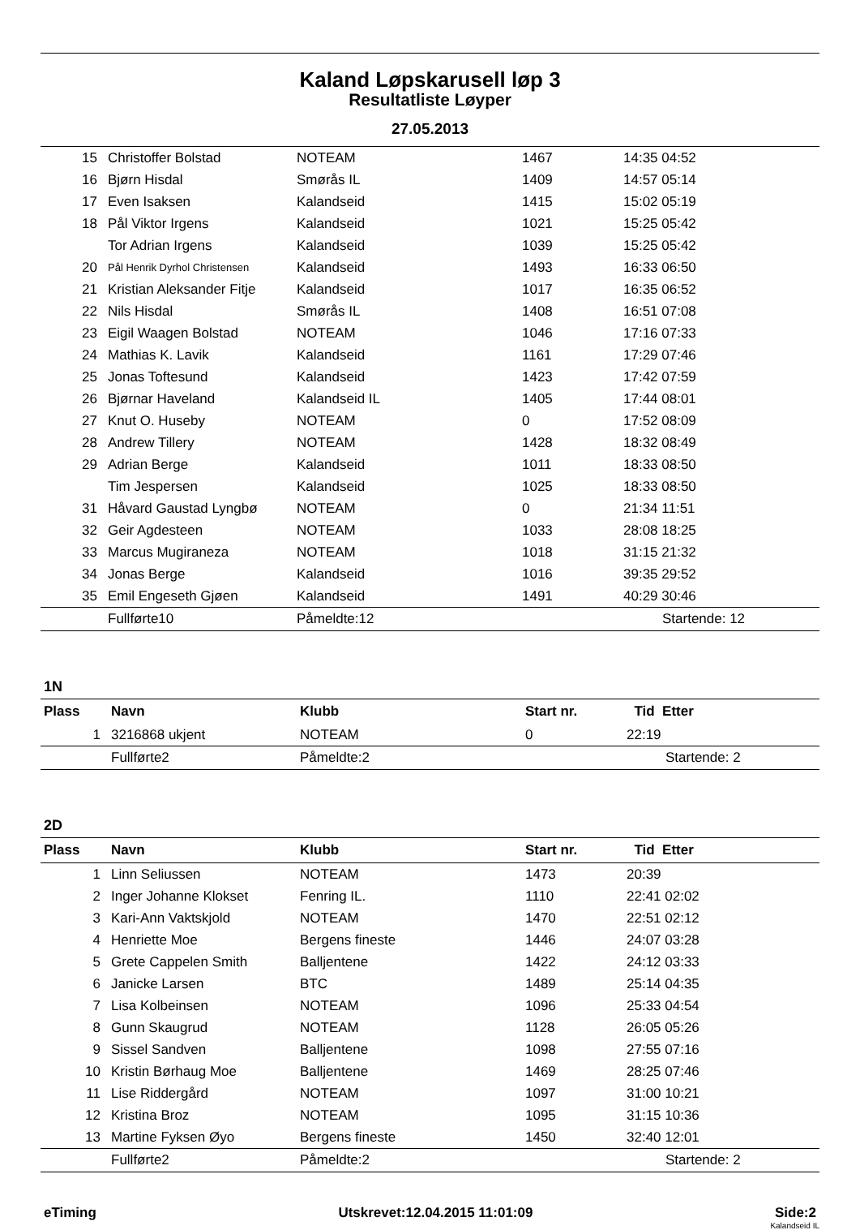Kaland Løpskarusell løp 3
Resultatliste Løyper
27.05.2013
| 15 | Christoffer Bolstad | NOTEAM | 1467 | 14:35 04:52 |
| 16 | Bjørn Hisdal | Smørås IL | 1409 | 14:57 05:14 |
| 17 | Even Isaksen | Kalandseid | 1415 | 15:02 05:19 |
| 18 | Pål Viktor Irgens | Kalandseid | 1021 | 15:25 05:42 |
| | Tor Adrian Irgens | Kalandseid | 1039 | 15:25 05:42 |
| 20 | Pål Henrik Dyrhol Christensen | Kalandseid | 1493 | 16:33 06:50 |
| 21 | Kristian Aleksander Fitje | Kalandseid | 1017 | 16:35 06:52 |
| 22 | Nils Hisdal | Smørås IL | 1408 | 16:51 07:08 |
| 23 | Eigil Waagen Bolstad | NOTEAM | 1046 | 17:16 07:33 |
| 24 | Mathias K. Lavik | Kalandseid | 1161 | 17:29 07:46 |
| 25 | Jonas Toftesund | Kalandseid | 1423 | 17:42 07:59 |
| 26 | Bjørnar Haveland | Kalandseid IL | 1405 | 17:44 08:01 |
| 27 | Knut O. Huseby | NOTEAM | 0 | 17:52 08:09 |
| 28 | Andrew Tillery | NOTEAM | 1428 | 18:32 08:49 |
| 29 | Adrian Berge | Kalandseid | 1011 | 18:33 08:50 |
| | Tim Jespersen | Kalandseid | 1025 | 18:33 08:50 |
| 31 | Håvard Gaustad Lyngbø | NOTEAM | 0 | 21:34 11:51 |
| 32 | Geir Agdesteen | NOTEAM | 1033 | 28:08 18:25 |
| 33 | Marcus Mugiraneza | NOTEAM | 1018 | 31:15 21:32 |
| 34 | Jonas Berge | Kalandseid | 1016 | 39:35 29:52 |
| 35 | Emil Engeseth Gjøen | Kalandseid | 1491 | 40:29 30:46 |
| | Fullførte10 | Påmeldte:12 | | Startende: 12 |
1N
| Plass | Navn | Klubb | Start nr. | Tid Etter |
| --- | --- | --- | --- | --- |
| 1 | 3216868 ukjent | NOTEAM | 0 | 22:19 |
| | Fullførte2 | Påmeldte:2 | | Startende: 2 |
2D
| Plass | Navn | Klubb | Start nr. | Tid Etter |
| --- | --- | --- | --- | --- |
| 1 | Linn Seliussen | NOTEAM | 1473 | 20:39 |
| 2 | Inger Johanne Klokset | Fenring IL. | 1110 | 22:41 02:02 |
| 3 | Kari-Ann Vaktskjold | NOTEAM | 1470 | 22:51 02:12 |
| 4 | Henriette Moe | Bergens fineste | 1446 | 24:07 03:28 |
| 5 | Grete Cappelen Smith | Balljentene | 1422 | 24:12 03:33 |
| 6 | Janicke Larsen | BTC | 1489 | 25:14 04:35 |
| 7 | Lisa Kolbeinsen | NOTEAM | 1096 | 25:33 04:54 |
| 8 | Gunn Skaugrud | NOTEAM | 1128 | 26:05 05:26 |
| 9 | Sissel Sandven | Balljentene | 1098 | 27:55 07:16 |
| 10 | Kristin Børhaug Moe | Balljentene | 1469 | 28:25 07:46 |
| 11 | Lise Riddergård | NOTEAM | 1097 | 31:00 10:21 |
| 12 | Kristina Broz | NOTEAM | 1095 | 31:15 10:36 |
| 13 | Martine Fyksen Øyo | Bergens fineste | 1450 | 32:40 12:01 |
| | Fullførte2 | Påmeldte:2 | | Startende: 2 |
eTiming Utskrevet:12.04.2015 11:01:09 Side:2
Kalandseid IL